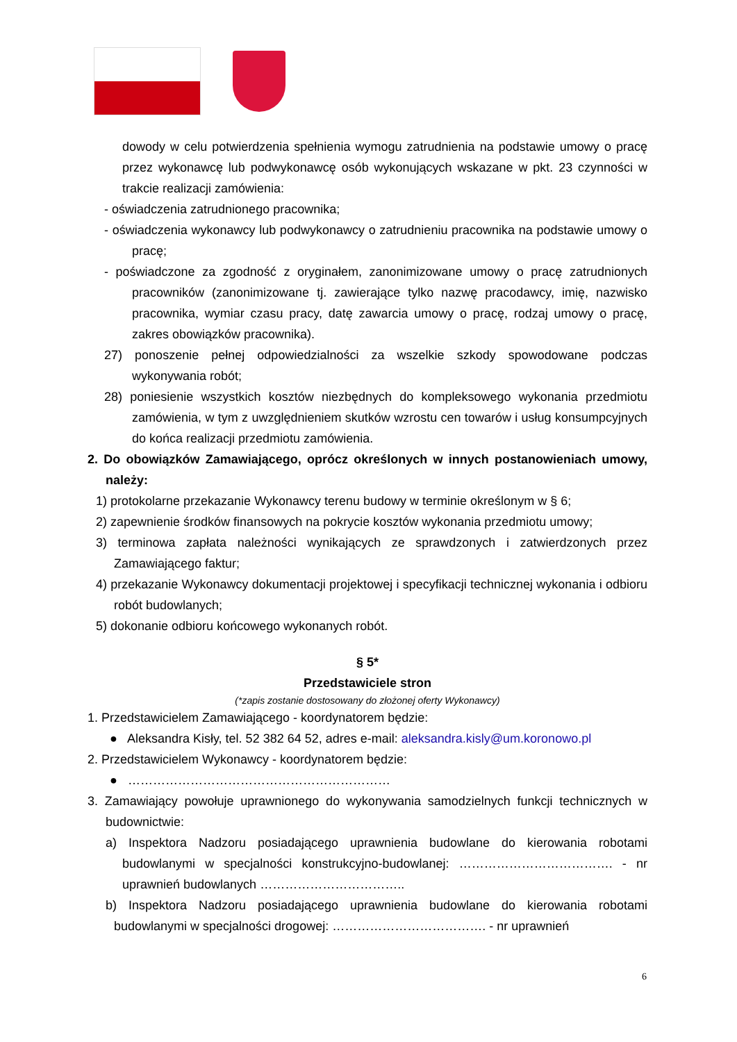dowody w celu potwierdzenia spełnienia wymogu zatrudnienia na podstawie umowy o pracę przez wykonawcę lub podwykonawcę osób wykonujących wskazane w pkt. 23 czynności w trakcie realizacji zamówienia:
- oświadczenia zatrudnionego pracownika;
- oświadczenia wykonawcy lub podwykonawcy o zatrudnieniu pracownika na podstawie umowy o pracę;
- poświadczone za zgodność z oryginałem, zanonimizowane umowy o pracę zatrudnionych pracowników (zanonimizowane tj. zawierające tylko nazwę pracodawcy, imię, nazwisko pracownika, wymiar czasu pracy, datę zawarcia umowy o pracę, rodzaj umowy o pracę, zakres obowiązków pracownika).
27) ponoszenie pełnej odpowiedzialności za wszelkie szkody spowodowane podczas wykonywania robót;
28) poniesienie wszystkich kosztów niezbędnych do kompleksowego wykonania przedmiotu zamówienia, w tym z uwzględnieniem skutków wzrostu cen towarów i usług konsumpcyjnych do końca realizacji przedmiotu zamówienia.
2. Do obowiązków Zamawiającego, oprócz określonych w innych postanowieniach umowy, należy:
1) protokolarne przekazanie Wykonawcy terenu budowy w terminie określonym w § 6;
2) zapewnienie środków finansowych na pokrycie kosztów wykonania przedmiotu umowy;
3) terminowa zapłata należności wynikających ze sprawdzonych i zatwierdzonych przez Zamawiającego faktur;
4) przekazanie Wykonawcy dokumentacji projektowej i specyfikacji technicznej wykonania i odbioru robót budowlanych;
5) dokonanie odbioru końcowego wykonanych robót.
§ 5*
Przedstawiciele stron
(*zapis zostanie dostosowany do złożonej oferty Wykonawcy)
1. Przedstawicielem Zamawiającego - koordynatorem będzie:
● Aleksandra Kisły, tel. 52 382 64 52, adres e-mail: aleksandra.kisly@um.koronowo.pl
2. Przedstawicielem Wykonawcy - koordynatorem będzie:
● ………………………………………………………
3. Zamawiający powołuje uprawnionego do wykonywania samodzielnych funkcji technicznych w budownictwie:
a) Inspektora Nadzoru posiadającego uprawnienia budowlane do kierowania robotami budowlanymi w specjalności konstrukcyjno-budowlanej: ………………………………. - nr uprawnień budowlanych ……………………………..
b) Inspektora Nadzoru posiadającego uprawnienia budowlane do kierowania robotami budowlanymi w specjalności drogowej: ………………………………. - nr uprawnień
6